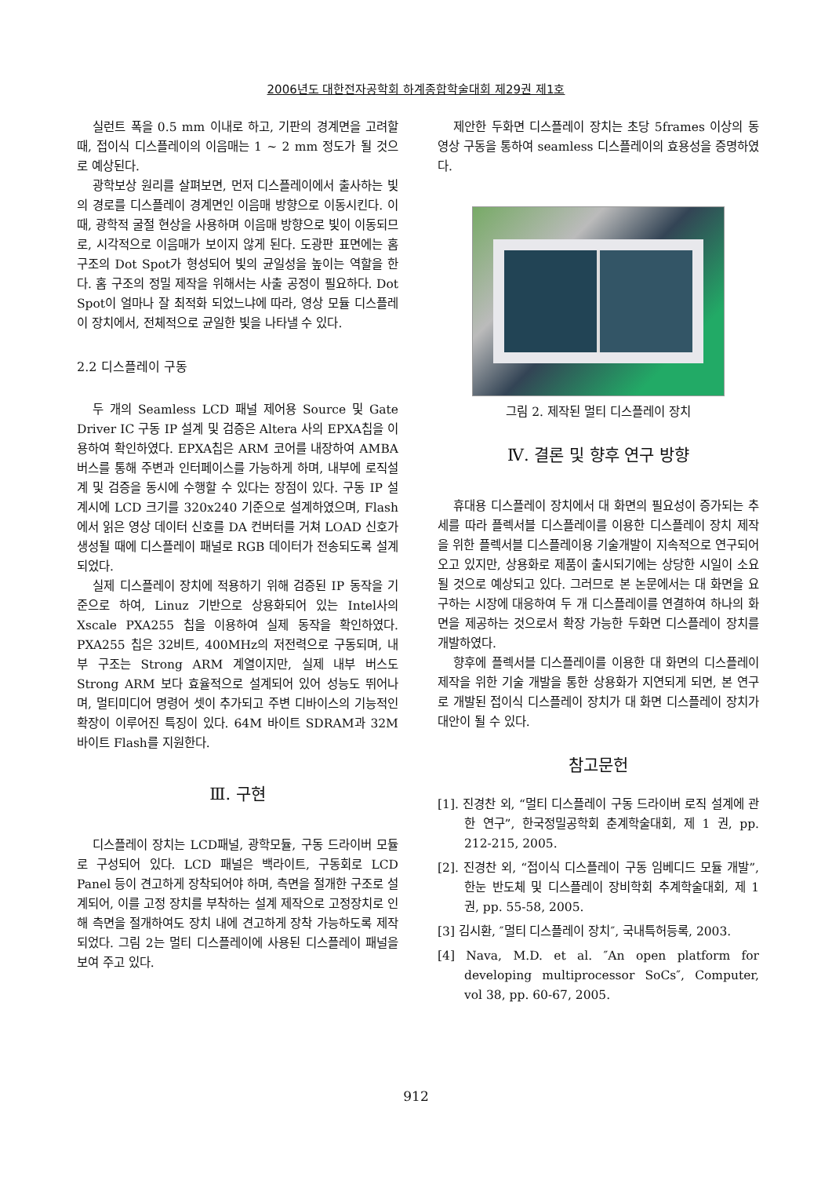2006년도 대한전자공학회 하계종합학술대회 제29권 제1호
실런트 폭을 0.5 mm 이내로 하고, 기판의 경계면을 고려할 때, 접이식 디스플레이의 이음매는 1 ~ 2 mm 정도가 될 것으로 예상된다.
광학보상 원리를 살펴보면, 먼저 디스플레이에서 출사하는 빛의 경로를 디스플레이 경계면인 이음매 방향으로 이동시킨다. 이때, 광학적 굴절 현상을 사용하며 이음매 방향으로 빛이 이동되므로, 시각적으로 이음매가 보이지 않게 된다. 도광판 표면에는 홈 구조의 Dot Spot가 형성되어 빛의 균일성을 높이는 역할을 한다. 홈 구조의 정밀 제작을 위해서는 사출 공정이 필요하다. Dot Spot이 얼마나 잘 최적화 되었느냐에 따라, 영상 모듈 디스플레이 장치에서, 전체적으로 균일한 빛을 나타낼 수 있다.
2.2 디스플레이 구동
두 개의 Seamless LCD 패널 제어용 Source 및 Gate Driver IC 구동 IP 설계 및 검증은 Altera 사의 EPXA칩을 이용하여 확인하였다. EPXA칩은 ARM 코어를 내장하여 AMBA 버스를 통해 주변과 인터페이스를 가능하게 하며, 내부에 로직설계 및 검증을 동시에 수행할 수 있다는 장점이 있다. 구동 IP 설계시에 LCD 크기를 320x240 기준으로 설계하였으며, Flash에서 읽은 영상 데이터 신호를 DA 컨버터를 거쳐 LOAD 신호가 생성될 때에 디스플레이 패널로 RGB 데이터가 전송되도록 설계되었다.
실제 디스플레이 장치에 적용하기 위해 검증된 IP 동작을 기준으로 하여, Linuz 기반으로 상용화되어 있는 Intel사의 Xscale PXA255 칩을 이용하여 실제 동작을 확인하였다. PXA255 칩은 32비트, 400MHz의 저전력으로 구동되며, 내부 구조는 Strong ARM 계열이지만, 실제 내부 버스도 Strong ARM 보다 효율적으로 설계되어 있어 성능도 뛰어나며, 멀티미디어 명령어 셋이 추가되고 주변 디바이스의 기능적인 확장이 이루어진 특징이 있다. 64M 바이트 SDRAM과 32M 바이트 Flash를 지원한다.
Ⅲ. 구현
디스플레이 장치는 LCD패널, 광학모듈, 구동 드라이버 모듈로 구성되어 있다. LCD 패널은 백라이트, 구동회로 LCD Panel 등이 견고하게 장착되어야 하며, 측면을 절개한 구조로 설계되어, 이를 고정 장치를 부착하는 설계 제작으로 고정장치로 인해 측면을 절개하여도 장치 내에 견고하게 장착 가능하도록 제작되었다. 그림 2는 멀티 디스플레이에 사용된 디스플레이 패널을 보여 주고 있다.
제안한 두화면 디스플레이 장치는 초당 5frames 이상의 동영상 구동을 통하여 seamless 디스플레이의 효용성을 증명하였다.
그림 2. 제작된 멀티 디스플레이 장치
Ⅳ. 결론 및 향후 연구 방향
휴대용 디스플레이 장치에서 대 화면의 필요성이 증가되는 추세를 따라 플렉서블 디스플레이를 이용한 디스플레이 장치 제작을 위한 플렉서블 디스플레이용 기술개발이 지속적으로 연구되어 오고 있지만, 상용화로 제품이 출시되기에는 상당한 시일이 소요될 것으로 예상되고 있다. 그러므로 본 논문에서는 대 화면을 요구하는 시장에 대응하여 두 개 디스플레이를 연결하여 하나의 화면을 제공하는 것으로서 확장 가능한 두화면 디스플레이 장치를 개발하였다.
향후에 플렉서블 디스플레이를 이용한 대 화면의 디스플레이 제작을 위한 기술 개발을 통한 상용화가 지연되게 되면, 본 연구로 개발된 접이식 디스플레이 장치가 대 화면 디스플레이 장치가 대안이 될 수 있다.
참고문헌
[1]. 진경찬 외, “멀티 디스플레이 구동 드라이버 로직 설계에 관한 연구”, 한국정밀공학회 춘계학술대회, 제 1 권, pp. 212-215, 2005.
[2]. 진경찬 외, “접이식 디스플레이 구동 임베디드 모듈 개발”, 한눈 반도체 및 디스플레이 장비학회 추계학술대회, 제 1 권, pp. 55-58, 2005.
[3] 김시환, ″멀티 디스플레이 장치″, 국내특허등록, 2003.
[4] Nava, M.D. et al. ″An open platform for developing multiprocessor SoCs″, Computer, vol 38, pp. 60-67, 2005.
912